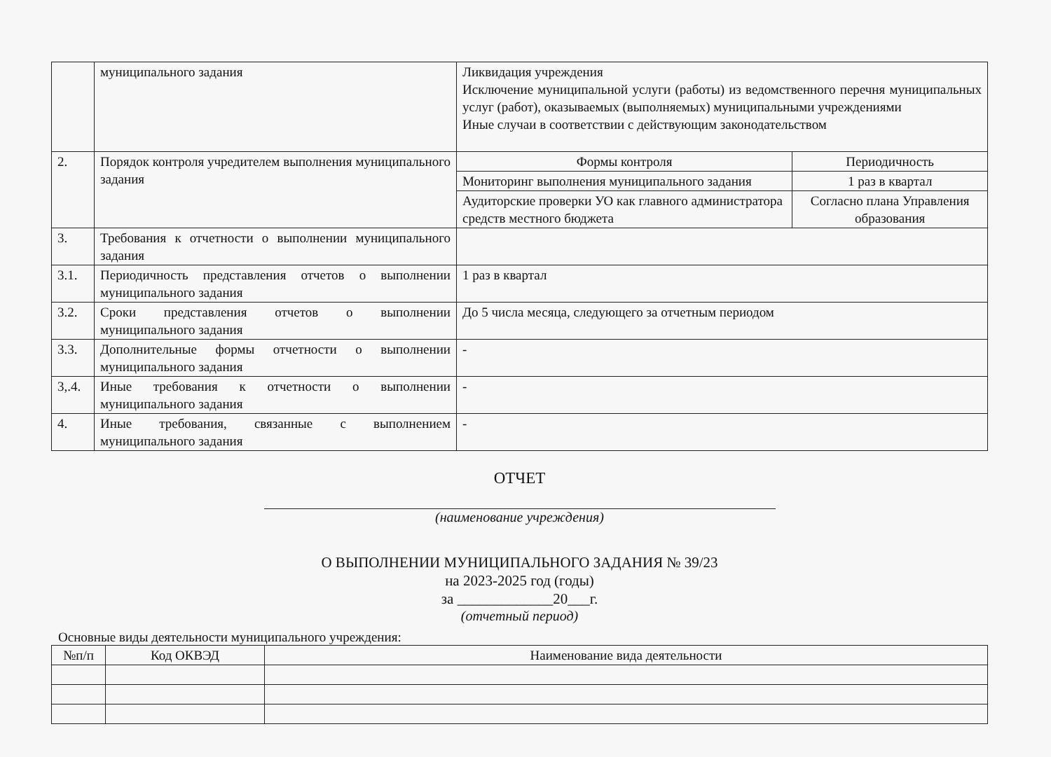| | муниципального задания | Ликвидация учреждения Исключение муниципальной услуги (работы) из ведомственного перечня муниципальных услуг (работ), оказываемых (выполняемых) муниципальными учреждениями Иные случаи в соответствии с действующим законодательством | |
| 2. | Порядок контроля учредителем выполнения муниципального задания | Формы контроля | Периодичность |
| | | Мониторинг выполнения муниципального задания | 1 раз в квартал |
| | | Аудиторские проверки УО как главного администратора средств местного бюджета | Согласно плана Управления образования |
| 3. | Требования к отчетности о выполнении муниципального задания | | |
| 3.1. | Периодичность представления отчетов о выполнении муниципального задания | 1 раз в квартал | |
| 3.2. | Сроки представления отчетов о выполнении муниципального задания | До 5 числа месяца, следующего за отчетным периодом | |
| 3.3. | Дополнительные формы отчетности о выполнении муниципального задания | - | |
| 3,.4. | Иные требования к отчетности о выполнении муниципального задания | - | |
| 4. | Иные требования, связанные с выполнением муниципального задания | - | |
ОТЧЕТ
(наименование учреждения)
О ВЫПОЛНЕНИИ МУНИЦИПАЛЬНОГО ЗАДАНИЯ № 39/23
на 2023-2025 год (годы)
за _____________20___г.
(отчетный период)
Основные виды деятельности муниципального учреждения:
| №п/п | Код ОКВЭД | Наименование вида деятельности |
| --- | --- | --- |